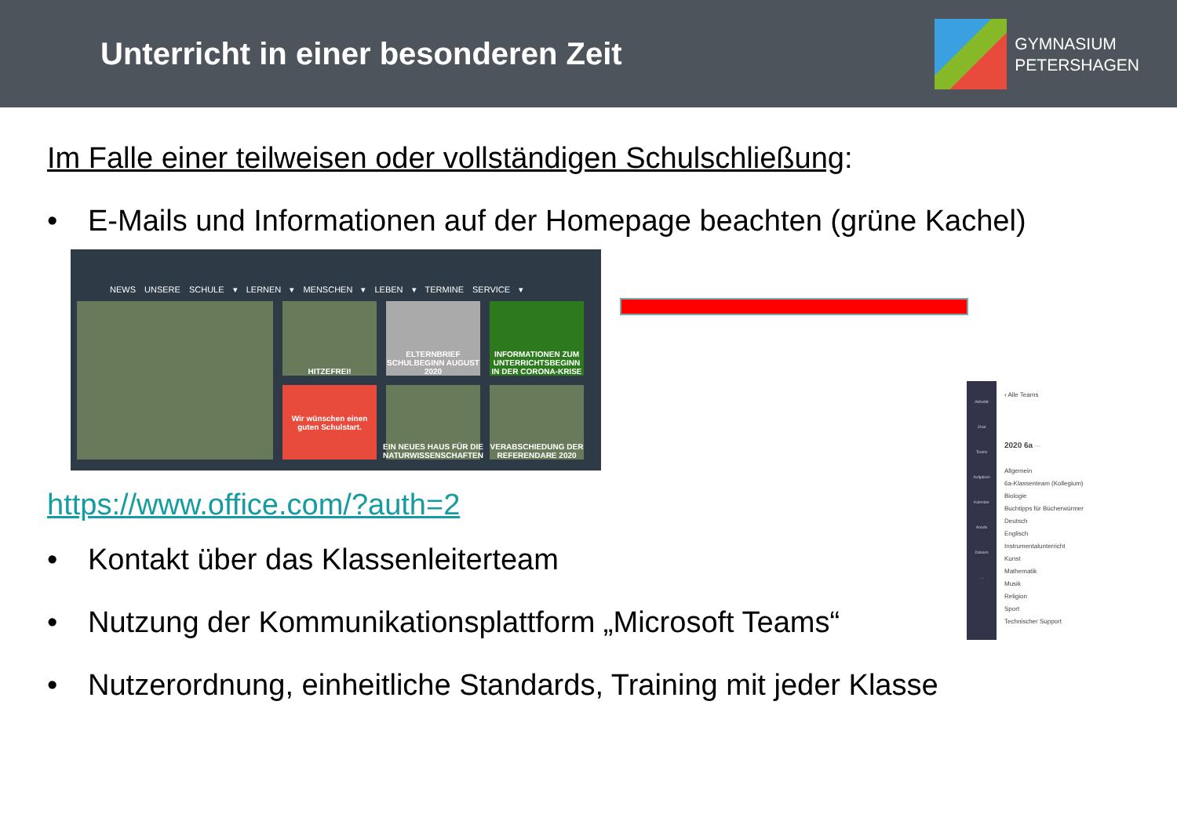Unterricht in einer besonderen Zeit
GYMNASIUM
PETERSHAGEN
Im Falle einer teilweisen oder vollständigen Schulschließung:
• E-Mails und Informationen auf der Homepage beachten (grüne Kachel)
NEWS UNSERE SCHULE ▾ LERNEN ▾ MENSCHEN ▾ LEBEN ▾ TERMINE SERVICE ▾
HITZEFREI!
ELTERNBRIEF SCHULBEGINN AUGUST 2020
INFORMATIONEN ZUM UNTERRICHTSBEGINN IN DER CORONA-KRISE
Wir wünschen einen guten Schulstart.
EIN NEUES HAUS FÜR DIE NATURWISSENSCHAFTEN
VERABSCHIEDUNG DER REFERENDARE 2020
https://www.office.com/?auth=2
• Kontakt über das Klassenleiterteam
• Nutzung der Kommunikationsplattform „Microsoft Teams“
• Nutzerordnung, einheitliche Standards, Training mit jeder Klasse
Aktivität
Chat
Teams
Aufgaben
Kalender
Anrufe
Dateien
...
‹ Alle Teams
2020 6a ···
Allgemein
6a-Klassenteam (Kollegium)
Biologie
Buchtipps für Bücherwürmer
Deutsch
Englisch
Instrumentalunterricht
Kunst
Mathematik
Musik
Religion
Sport
Technischer Support